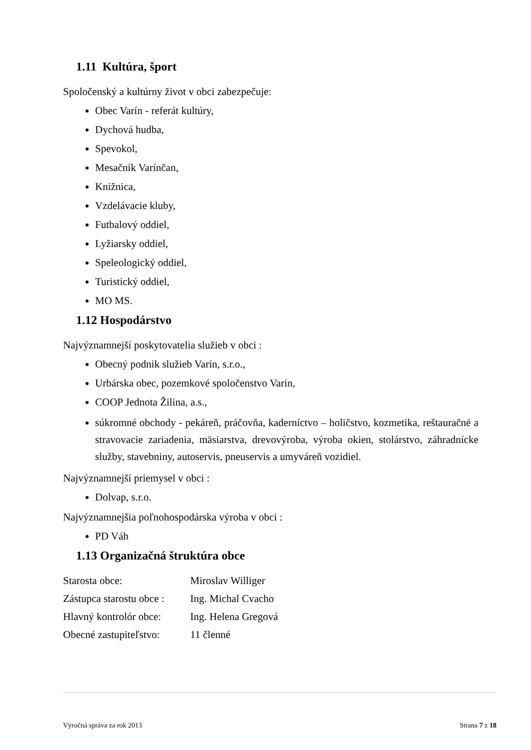1.11 Kultúra, šport
Spoločenský a kultúrny život v obci zabezpečuje:
Obec Varín - referát kultúry,
Dychová hudba,
Spevokol,
Mesačník Varínčan,
Knižnica,
Vzdelávacie kluby,
Futbalový oddiel,
Lyžiarsky oddiel,
Speleologický oddiel,
Turistický oddiel,
MO MS.
1.12 Hospodárstvo
Najvýznamnejší poskytovatelia služieb v obci :
Obecný podnik služieb Varín, s.r.o.,
Urbárska obec, pozemkové spoločenstvo Varín,
COOP Jednota Žilina, a.s.,
súkromné obchody - pekáreň, práčovňa, kaderníctvo – holičstvo, kozmetika, reštauračné a stravovacie zariadenia, mäsiarstva, drevovýroba, výroba okien, stolárstvo, záhradnícke služby, stavebniny, autoservis, pneuservis a umyváreň vozidiel.
Najvýznamnejší priemysel v obci :
Dolvap, s.r.o.
Najvýznamnejšia poľnohospodárska výroba v obci :
PD Váh
1.13 Organizačná štruktúra obce
| Starosta obce: | Miroslav Williger |
| Zástupca starostu obce : | Ing. Michal Cvacho |
| Hlavný kontrolór obce: | Ing. Helena Gregová |
| Obecné zastupiteľstvo: | 11 členné |
Výročná správa za rok 2013 Strana 7 z 18